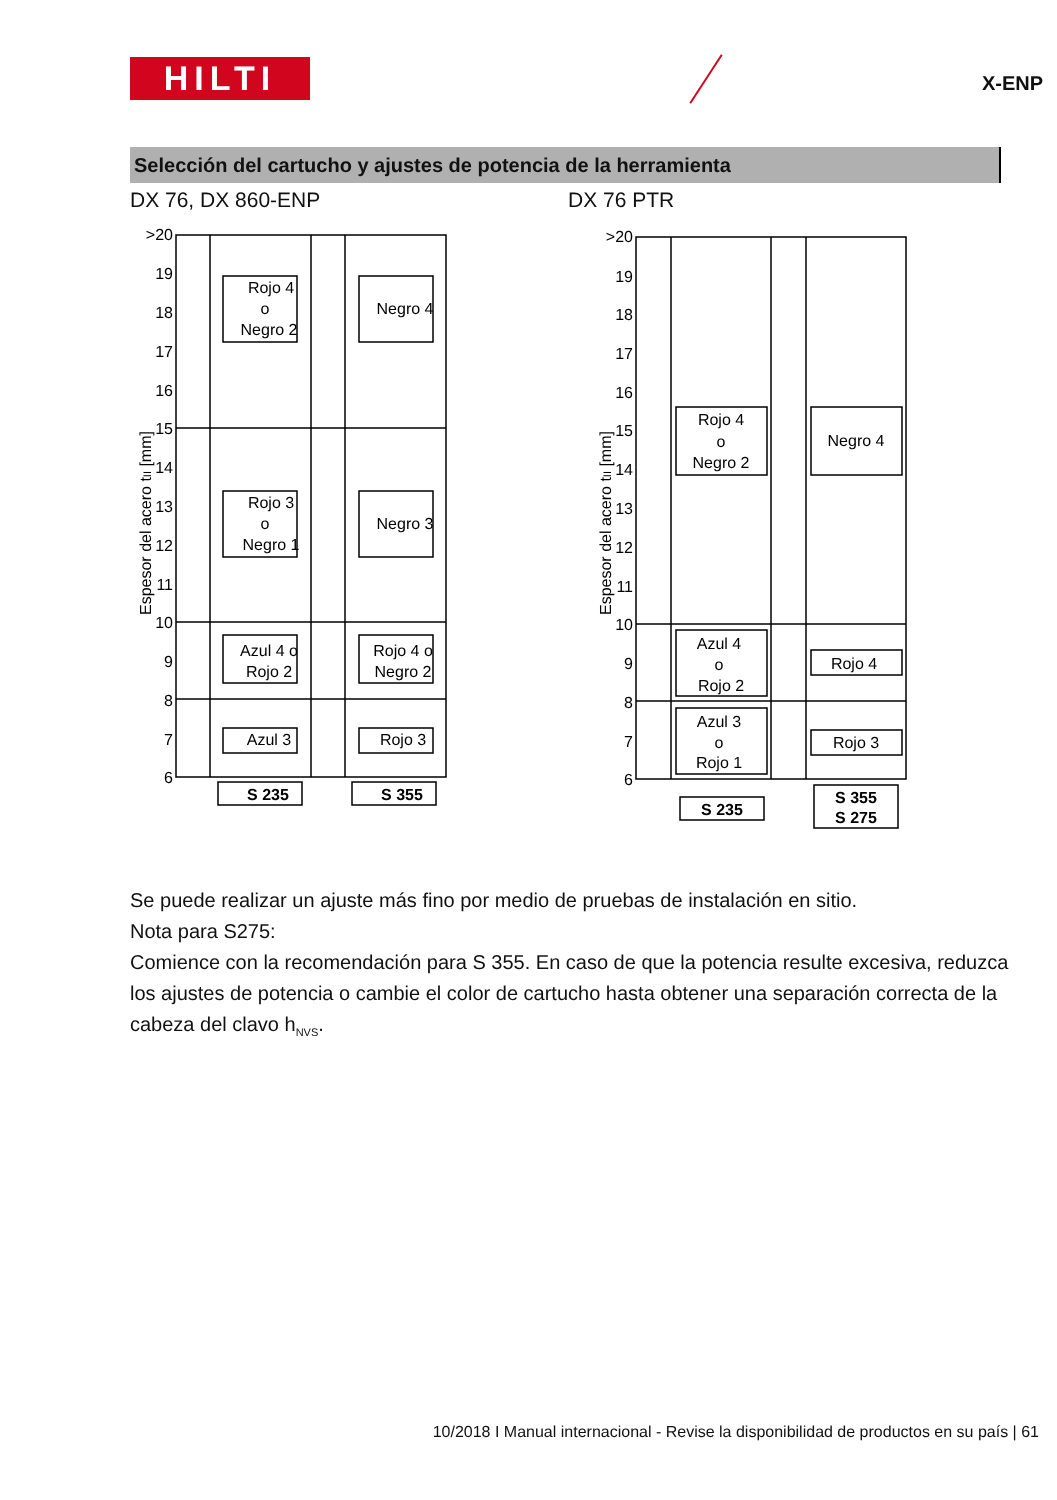HILTI X-ENP
Selección del cartucho y ajustes de potencia de la herramienta
DX 76, DX 860-ENP DX 76 PTR
>20
19
18
17
16
15
14
13
12
11
10
9
8
7
6
Rojo 4
o
Negro 2
Negro 4
Rojo 3
o
Negro 1
Negro 3
Azul 4 o
Rojo 2
Rojo 4 o
Negro 2
Azul 3
Rojo 3
S 235
S 355
Espesor del acero tII [mm]
>20
19
18
17
16
15
14
13
12
11
10
9
8
7
6
Rojo 4
o
Negro 2
Negro 4
Azul 4
o
Rojo 2
Rojo 4
Azul 3
o
Rojo 1
Rojo 3
S 235
S 355
S 275
Espesor del acero tII [mm]
Se puede realizar un ajuste más fino por medio de pruebas de instalación en sitio.
Nota para S275:
Comience con la recomendación para S 355. En caso de que la potencia resulte excesiva, reduzca los ajustes de potencia o cambie el color de cartucho hasta obtener una separación correcta de la cabeza del clavo h<sub>NVS</sub>.
10/2018 I Manual internacional - Revise la disponibilidad de productos en su país | 61